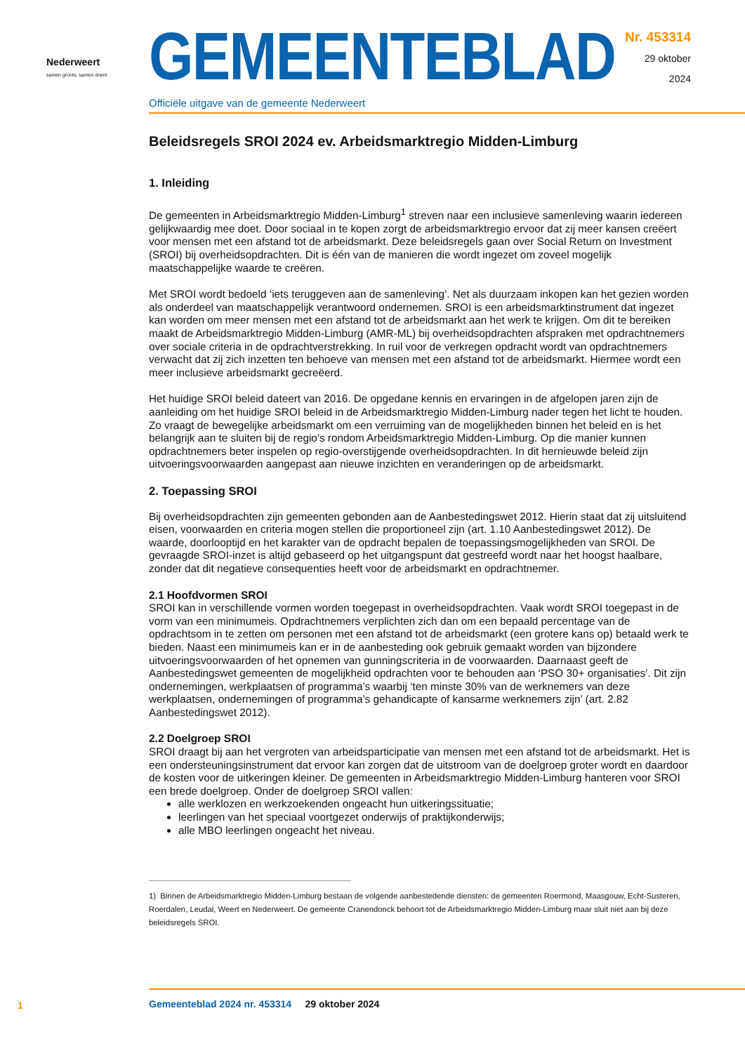Nederweert
samen groots, samen doen!
GEMEENTEBLAD
Officiële uitgave van de gemeente Nederweert
Nr. 453314
29 oktober
2024
Beleidsregels SROI 2024 ev. Arbeidsmarktregio Midden-Limburg
1. Inleiding
De gemeenten in Arbeidsmarktregio Midden-Limburg<sup>1</sup> streven naar een inclusieve samenleving waarin iedereen gelijkwaardig mee doet. Door sociaal in te kopen zorgt de arbeidsmarktregio ervoor dat zij meer kansen creëert voor mensen met een afstand tot de arbeidsmarkt. Deze beleidsregels gaan over Social Return on Investment (SROI) bij overheidsopdrachten. Dit is één van de manieren die wordt ingezet om zoveel mogelijk maatschappelijke waarde te creëren.
Met SROI wordt bedoeld ‘iets teruggeven aan de samenleving’. Net als duurzaam inkopen kan het gezien worden als onderdeel van maatschappelijk verantwoord ondernemen. SROI is een arbeidsmarktinstrument dat ingezet kan worden om meer mensen met een afstand tot de arbeidsmarkt aan het werk te krijgen. Om dit te bereiken maakt de Arbeidsmarktregio Midden-Limburg (AMR-ML) bij overheidsopdrachten afspraken met opdrachtnemers over sociale criteria in de opdrachtverstrekking. In ruil voor de verkregen opdracht wordt van opdrachtnemers verwacht dat zij zich inzetten ten behoeve van mensen met een afstand tot de arbeidsmarkt. Hiermee wordt een meer inclusieve arbeidsmarkt gecreëerd.
Het huidige SROI beleid dateert van 2016. De opgedane kennis en ervaringen in de afgelopen jaren zijn de aanleiding om het huidige SROI beleid in de Arbeidsmarktregio Midden-Limburg nader tegen het licht te houden. Zo vraagt de bewegelijke arbeidsmarkt om een verruiming van de mogelijkheden binnen het beleid en is het belangrijk aan te sluiten bij de regio’s rondom Arbeidsmarktregio Midden-Limburg. Op die manier kunnen opdrachtnemers beter inspelen op regio-overstijgende overheidsopdrachten. In dit hernieuwde beleid zijn uitvoeringsvoorwaarden aangepast aan nieuwe inzichten en veranderingen op de arbeidsmarkt.
2. Toepassing SROI
Bij overheidsopdrachten zijn gemeenten gebonden aan de Aanbestedingswet 2012. Hierin staat dat zij uitsluitend eisen, voorwaarden en criteria mogen stellen die proportioneel zijn (art. 1.10 Aanbestedingswet 2012). De waarde, doorlooptijd en het karakter van de opdracht bepalen de toepassingsmogelijkheden van SROI. De gevraagde SROI-inzet is altijd gebaseerd op het uitgangspunt dat gestreefd wordt naar het hoogst haalbare, zonder dat dit negatieve consequenties heeft voor de arbeidsmarkt en opdrachtnemer.
2.1 Hoofdvormen SROI
SROI kan in verschillende vormen worden toegepast in overheidsopdrachten. Vaak wordt SROI toegepast in de vorm van een minimumeis. Opdrachtnemers verplichten zich dan om een bepaald percentage van de opdrachtsom in te zetten om personen met een afstand tot de arbeidsmarkt (een grotere kans op) betaald werk te bieden. Naast een minimumeis kan er in de aanbesteding ook gebruik gemaakt worden van bijzondere uitvoeringsvoorwaarden of het opnemen van gunningscriteria in de voorwaarden. Daarnaast geeft de Aanbestedingswet gemeenten de mogelijkheid opdrachten voor te behouden aan ‘PSO 30+ organisaties’. Dit zijn ondernemingen, werkplaatsen of programma’s waarbij ‘ten minste 30% van de werknemers van deze werkplaatsen, ondernemingen of programma’s gehandicapte of kansarme werknemers zijn’ (art. 2.82 Aanbestedingswet 2012).
2.2 Doelgroep SROI
SROI draagt bij aan het vergroten van arbeidsparticipatie van mensen met een afstand tot de arbeidsmarkt. Het is een ondersteuningsinstrument dat ervoor kan zorgen dat de uitstroom van de doelgroep groter wordt en daardoor de kosten voor de uitkeringen kleiner. De gemeenten in Arbeidsmarktregio Midden-Limburg hanteren voor SROI een brede doelgroep. Onder de doelgroep SROI vallen:
alle werklozen en werkzoekenden ongeacht hun uitkeringssituatie;
leerlingen van het speciaal voortgezet onderwijs of praktijkonderwijs;
alle MBO leerlingen ongeacht het niveau.
1) Binnen de Arbeidsmarktregio Midden-Limburg bestaan de volgende aanbestedende diensten: de gemeenten Roermond, Maasgouw, Echt-Susteren, Roerdalen, Leudal, Weert en Nederweert. De gemeente Cranendonck behoort tot de Arbeidsmarktregio Midden-Limburg maar sluit niet aan bij deze beleidsregels SROI.
1
Gemeenteblad 2024 nr. 453314 29 oktober 2024